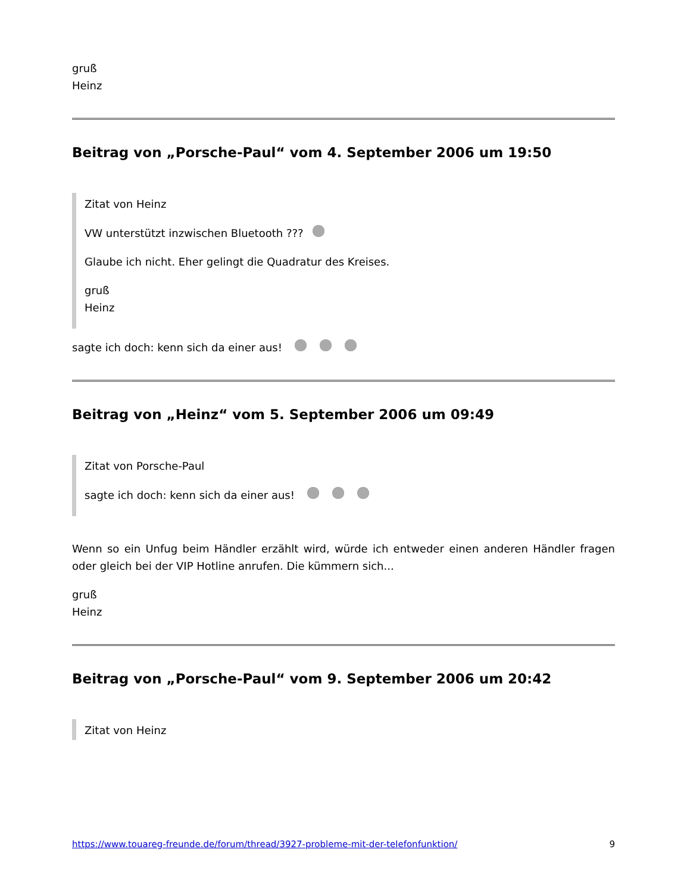gruß
Heinz
Beitrag von „Porsche-Paul“ vom 4. September 2006 um 19:50
Zitat von Heinz
VW unterstützt inzwischen Bluetooth ???
Glaube ich nicht. Eher gelingt die Quadratur des Kreises.
gruß
Heinz
sagte ich doch: kenn sich da einer aus!
Beitrag von „Heinz“ vom 5. September 2006 um 09:49
Zitat von Porsche-Paul
sagte ich doch: kenn sich da einer aus!
Wenn so ein Unfug beim Händler erzählt wird, würde ich entweder einen anderen Händler fragen oder gleich bei der VIP Hotline anrufen. Die kümmern sich...
gruß
Heinz
Beitrag von „Porsche-Paul“ vom 9. September 2006 um 20:42
Zitat von Heinz
https://www.touareg-freunde.de/forum/thread/3927-probleme-mit-der-telefonfunktion/ 9